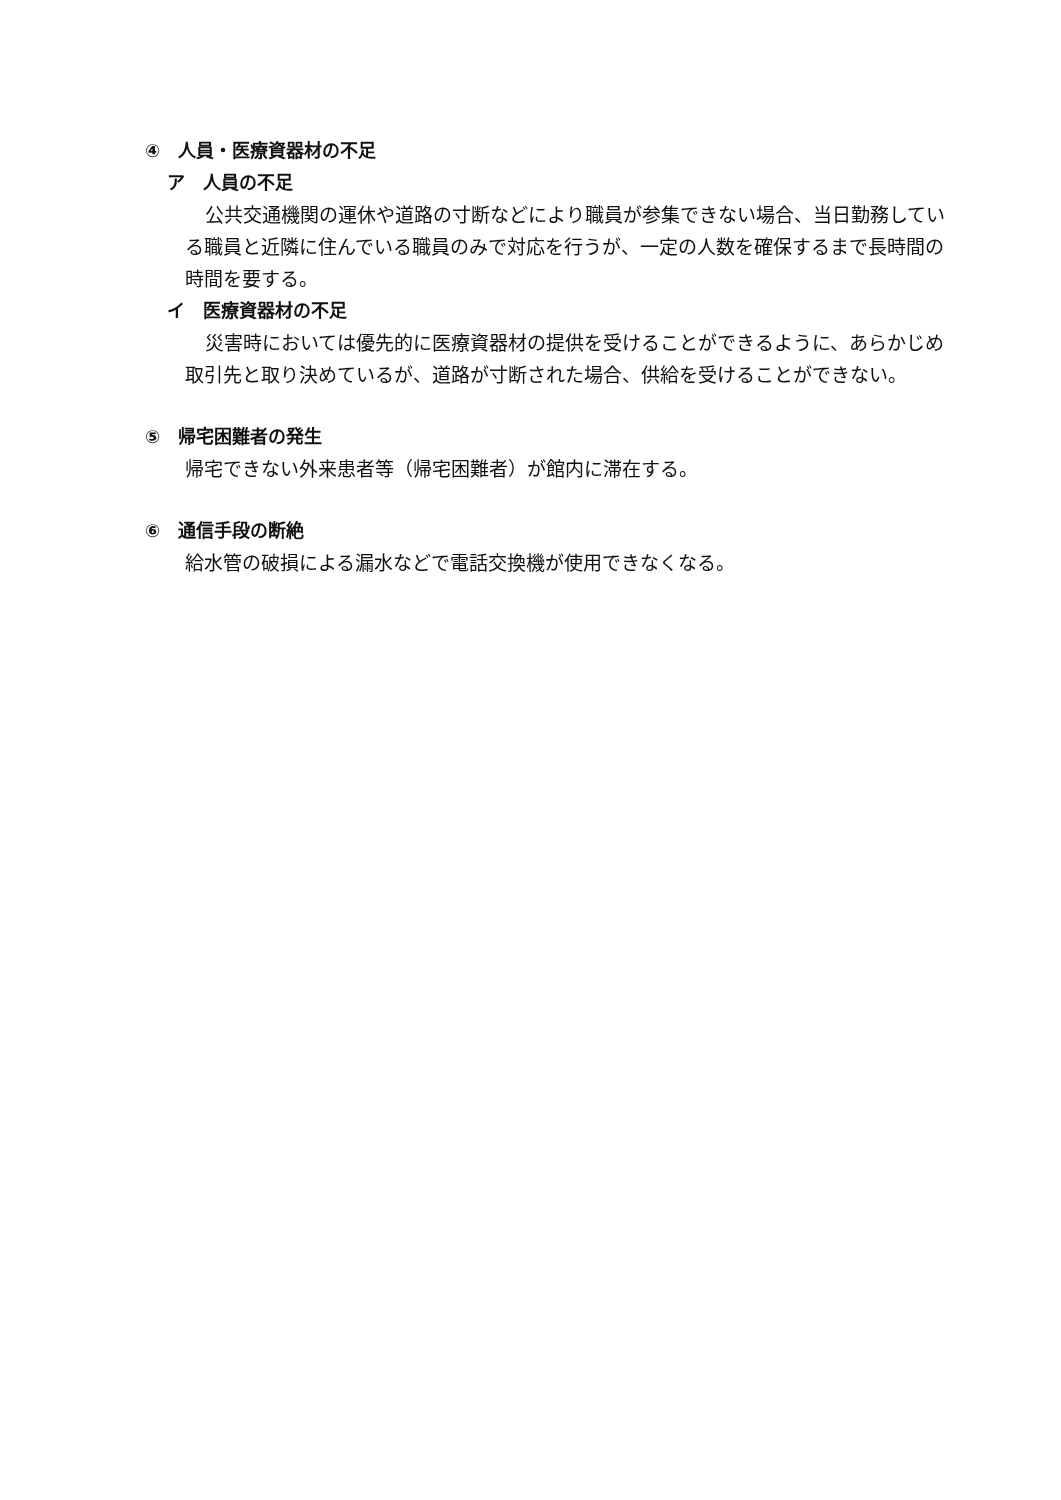④　人員・医療資器材の不足
ア　人員の不足
公共交通機関の運休や道路の寸断などにより職員が参集できない場合、当日勤務している職員と近隣に住んでいる職員のみで対応を行うが、一定の人数を確保するまで長時間の時間を要する。
イ　医療資器材の不足
災害時においては優先的に医療資器材の提供を受けることができるように、あらかじめ取引先と取り決めているが、道路が寸断された場合、供給を受けることができない。
⑤　帰宅困難者の発生
帰宅できない外来患者等（帰宅困難者）が館内に滞在する。
⑥　通信手段の断絶
給水管の破損による漏水などで電話交換機が使用できなくなる。